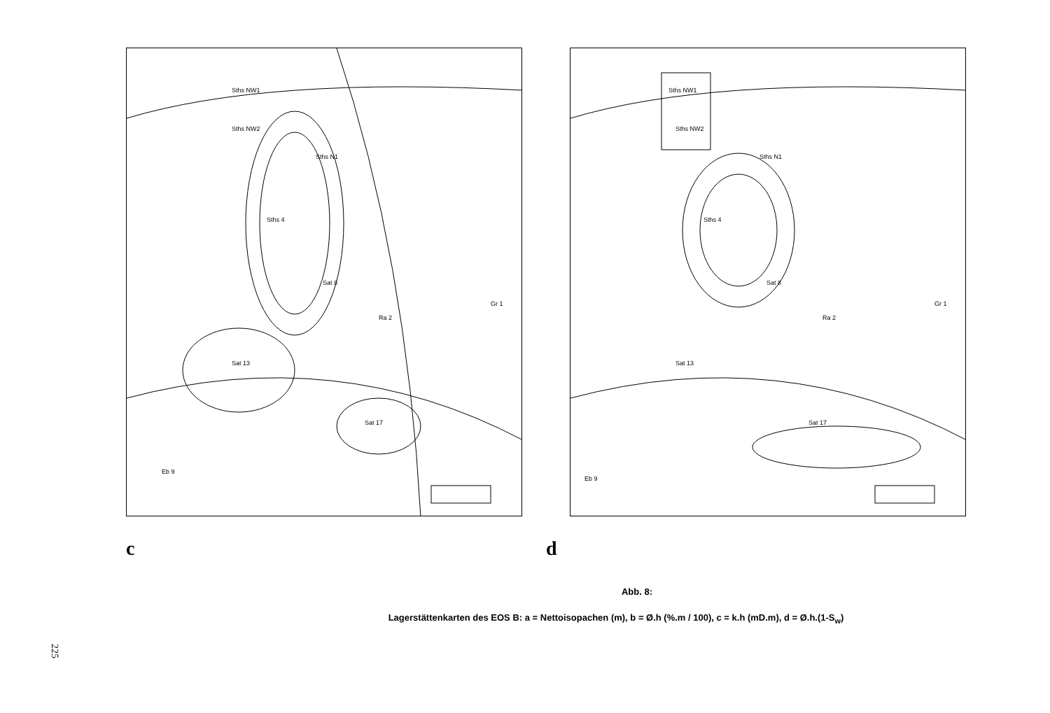Sths NW1
Sths NW2
Sths N1
Sths 4
Sat 8
Ra 2
Gr 1
Sat 13
Sat 17
Eb 9
Sths NW1
Sths NW2
Sths N1
Sths 4
Sat 8
Ra 2
Gr 1
Sat 13
Sat 17
Eb 9
c d
Abb. 8:
Lagerstättenkarten des EOS B: a = Nettoisopachen (m), b = Ø.h (%.m / 100), c = k.h (mD.m), d = Ø.h.(1-S<sub>w</sub>)
225